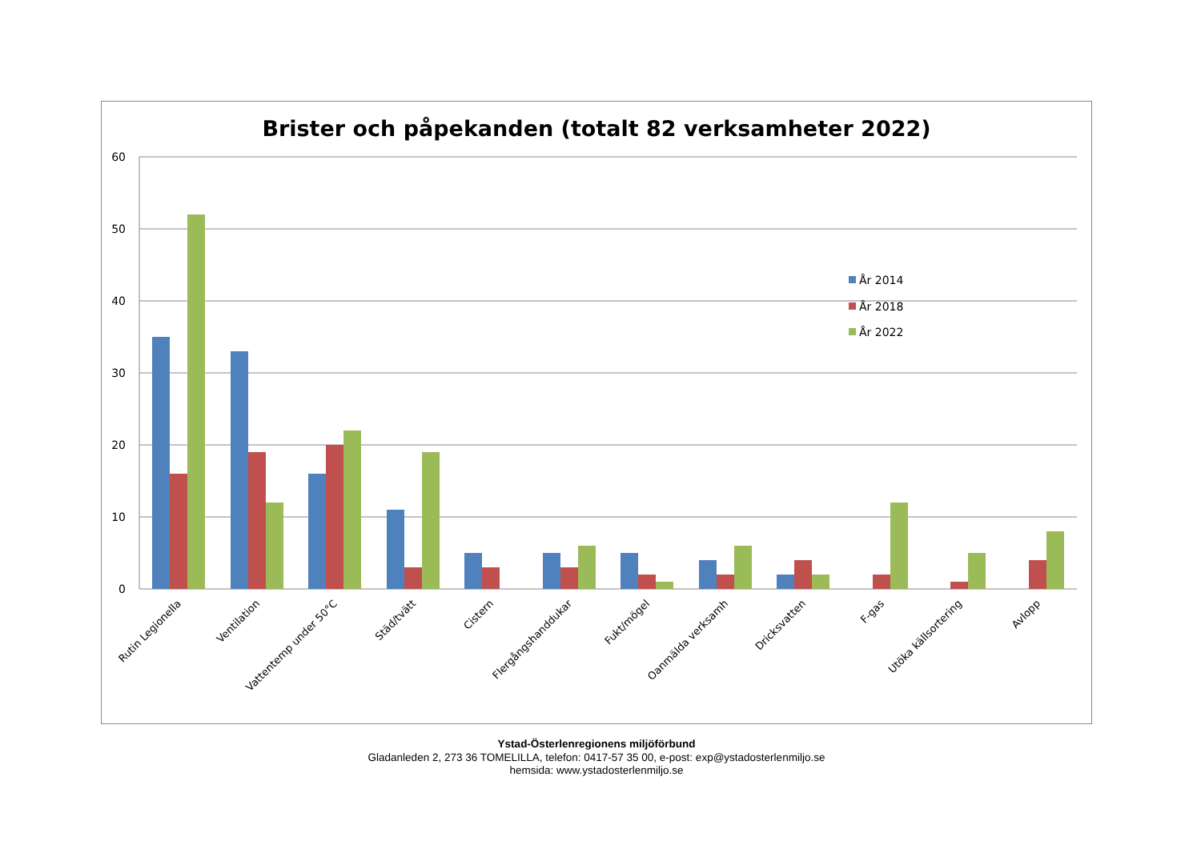Brister och påpekanden (totalt 82 verksamheter 2022)
60
50
40
30
20
10
0
Rutin Legionella
Ventilation
Vattentemp under 50°C
Städ/tvätt
Cistern
Flergångshanddukar
Fukt/mögel
Oanmälda verksamh
Dricksvatten
F-gas
Utöka källsortering
Avlopp
År 2014
År 2018
År 2022
Ystad-Österlenregionens miljöförbund
Gladanleden 2, 273 36 TOMELILLA, telefon: 0417-57 35 00, e-post: exp@ystadosterlenmiljo.se
hemsida: www.ystadosterlenmiljo.se